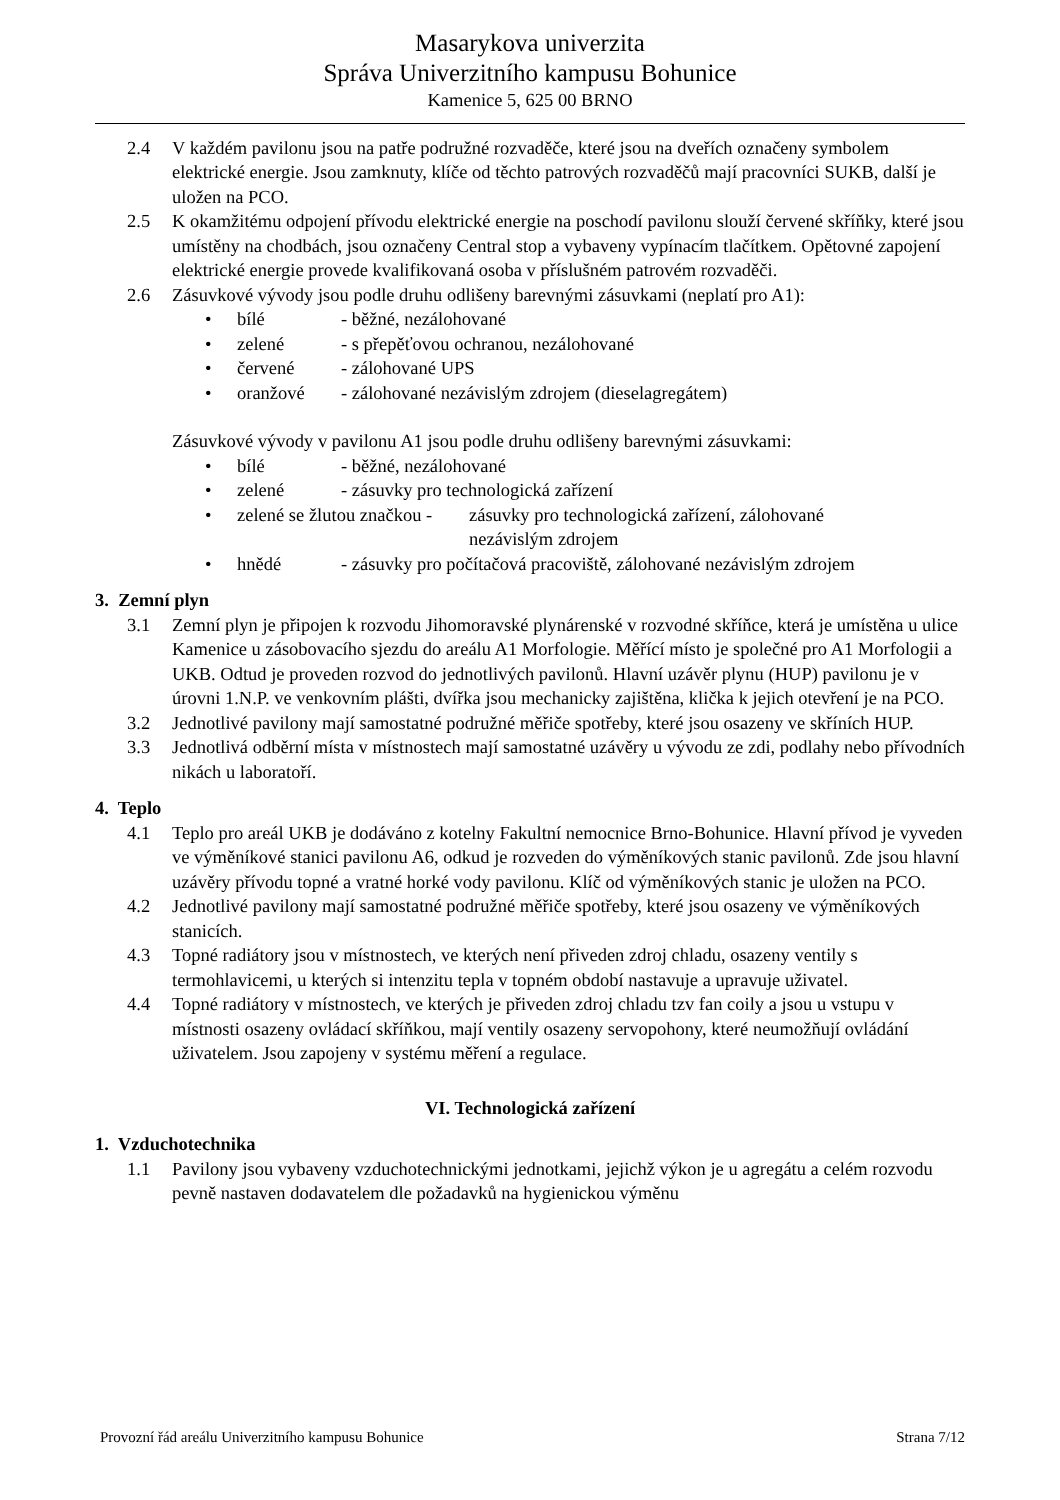Masarykova univerzita
Správa Univerzitního kampusu Bohunice
Kamenice 5, 625 00 BRNO
2.4 V každém pavilonu jsou na patře podružné rozvaděče, které jsou na dveřích označeny symbolem elektrické energie. Jsou zamknuty, klíče od těchto patrových rozvaděčů mají pracovníci SUKB, další je uložen na PCO.
2.5 K okamžitému odpojení přívodu elektrické energie na poschodí pavilonu slouží červené skříňky, které jsou umístěny na chodbách, jsou označeny Central stop a vybaveny vypínacím tlačítkem. Opětovné zapojení elektrické energie provede kvalifikovaná osoba v příslušném patrovém rozvaděči.
2.6 Zásuvkové vývody jsou podle druhu odlišeny barevnými zásuvkami (neplatí pro A1):
• bílé - běžné, nezálohované
• zelené - s přepěťovou ochranou, nezálohované
• červené - zálohované UPS
• oranžové - zálohované nezávislým zdrojem (dieselagregátem)
Zásuvkové vývody v pavilonu A1 jsou podle druhu odlišeny barevnými zásuvkami:
• bílé - běžné, nezálohované
• zelené - zásuvky pro technologická zařízení
• zelené se žlutou značkou - zásuvky pro technologická zařízení, zálohované
nezávislým zdrojem
• hnědé - zásuvky pro počítačová pracoviště, zálohované nezávislým zdrojem
3. Zemní plyn
3.1 Zemní plyn je připojen k rozvodu Jihomoravské plynárenské v rozvodné skříňce, která je umístěna u ulice Kamenice u zásobovacího sjezdu do areálu A1 Morfologie. Měřící místo je společné pro A1 Morfologii a UKB. Odtud je proveden rozvod do jednotlivých pavilonů. Hlavní uzávěr plynu (HUP) pavilonu je v úrovni 1.N.P. ve venkovním plášti, dvířka jsou mechanicky zajištěna, klička k jejich otevření je na PCO.
3.2 Jednotlivé pavilony mají samostatné podružné měřiče spotřeby, které jsou osazeny ve skříních HUP.
3.3 Jednotlivá odběrní místa v místnostech mají samostatné uzávěry u vývodu ze zdi, podlahy nebo přívodních nikách u laboratoří.
4. Teplo
4.1 Teplo pro areál UKB je dodáváno z kotelny Fakultní nemocnice Brno-Bohunice. Hlavní přívod je vyveden ve výměníkové stanici pavilonu A6, odkud je rozveden do výměníkových stanic pavilonů. Zde jsou hlavní uzávěry přívodu topné a vratné horké vody pavilonu. Klíč od výměníkových stanic je uložen na PCO.
4.2 Jednotlivé pavilony mají samostatné podružné měřiče spotřeby, které jsou osazeny ve výměníkových stanicích.
4.3 Topné radiátory jsou v místnostech, ve kterých není přiveden zdroj chladu, osazeny ventily s termohlavicemi, u kterých si intenzitu tepla v topném období nastavuje a upravuje uživatel.
4.4 Topné radiátory v místnostech, ve kterých je přiveden zdroj chladu tzv fan coily a jsou u vstupu v místnosti osazeny ovládací skříňkou, mají ventily osazeny servopohony, které neumožňují ovládání uživatelem. Jsou zapojeny v systému měření a regulace.
VI. Technologická zařízení
1. Vzduchotechnika
1.1 Pavilony jsou vybaveny vzduchotechnickými jednotkami, jejichž výkon je u agregátu a celém rozvodu pevně nastaven dodavatelem dle požadavků na hygienickou výměnu
Provozní řád areálu Univerzitního kampusu Bohunice Strana 7/12